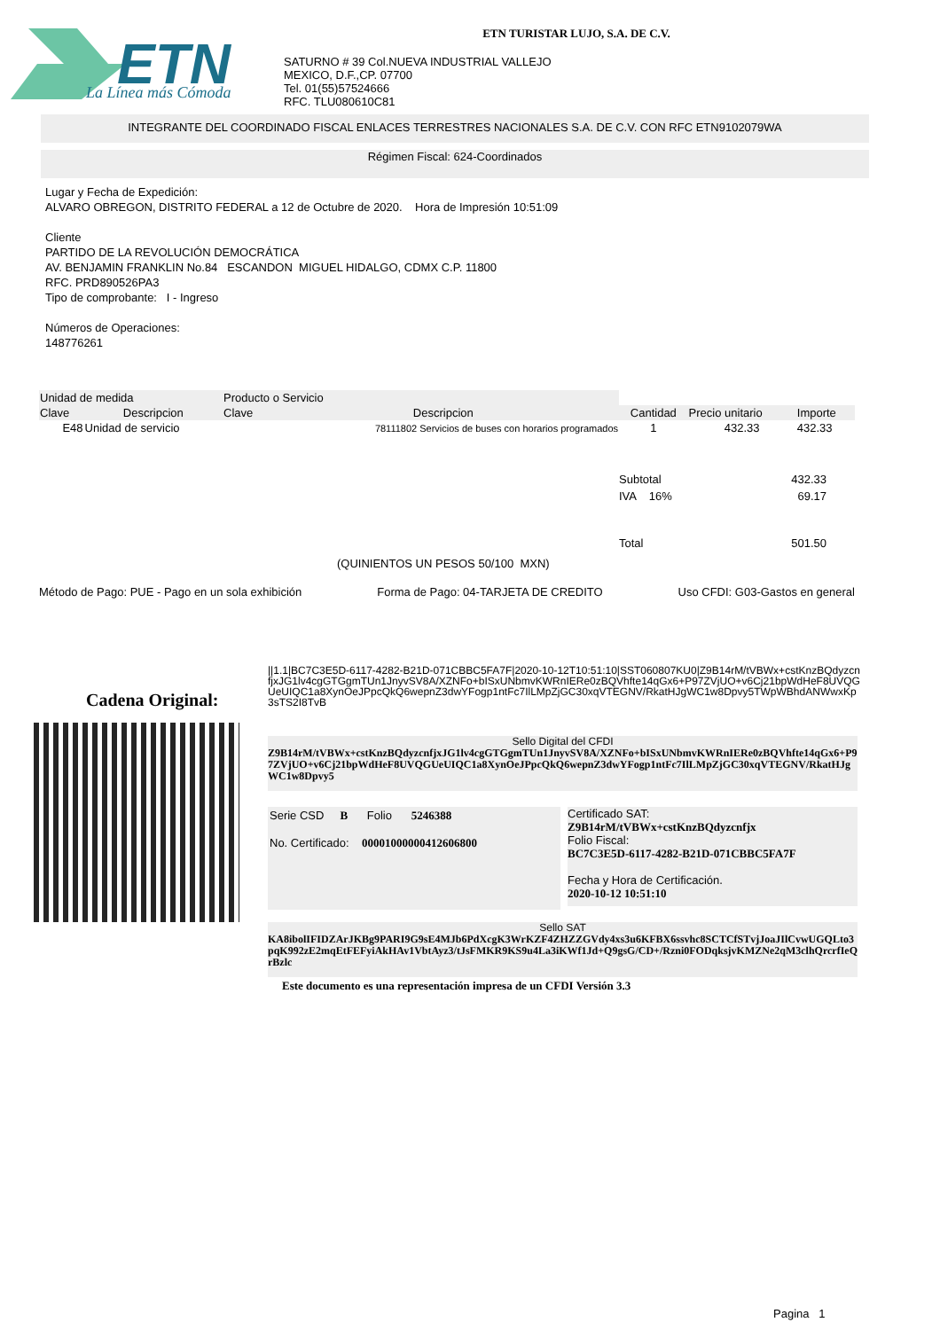ETN
La Línea más Cómoda
ETN TURISTAR LUJO, S.A. DE C.V.
SATURNO # 39 Col.NUEVA INDUSTRIAL VALLEJO
MEXICO, D.F.,CP. 07700
Tel. 01(55)57524666
RFC. TLU080610C81
INTEGRANTE DEL COORDINADO FISCAL ENLACES TERRESTRES NACIONALES S.A. DE C.V. CON RFC ETN9102079WA
Régimen Fiscal: 624-Coordinados
Lugar y Fecha de Expedición:
ALVARO OBREGON, DISTRITO FEDERAL a 12 de Octubre de 2020. Hora de Impresión 10:51:09
Cliente
PARTIDO DE LA REVOLUCIÓN DEMOCRÁTICA
AV. BENJAMIN FRANKLIN No.84 ESCANDON MIGUEL HIDALGO, CDMX C.P. 11800
RFC. PRD890526PA3
Tipo de comprobante: I - Ingreso
Números de Operaciones:
148776261
| Unidad de medida | | Producto o Servicio | | | | |
| --- | --- | --- | --- | --- | --- | --- |
| Clave | Descripcion | Clave | Descripcion | Cantidad | Precio unitario | Importe |
| E48 | Unidad de servicio | | 78111802 Servicios de buses con horarios programados | 1 | 432.33 | 432.33 |
| Subtotal | 432.33 |
| IVA 16% | 69.17 |
| Total | 501.50 |
(QUINIENTOS UN PESOS 50/100 MXN)
Método de Pago: PUE - Pago en un sola exhibición Forma de Pago: 04-TARJETA DE CREDITO Uso CFDI: G03-Gastos en general
Cadena Original:
||1.1|BC7C3E5D-6117-4282-B21D-071CBBC5FA7F|2020-10-12T10:51:10|SST060807KU0|Z9B14rM/tVBWx+cstKnzBQdyzcnfjxJG1lv4cgGTGgmTUn1JnyvSV8A/XZNFo+bISxUNbmvKWRnIERe0zBQVhfte14qGx6+P97ZVjUO+v6Cj21bpWdHeF8UVQGUeUIQC1a8XynOeJPpcQkQ6wepnZ3dwYFogp1ntFc7IlLMpZjGC30xqVTEGNV/RkatHJgWC1w8Dpvy5TWpWBhdANWwxKp3sTS2I8TvB
Sello Digital del CFDI
Z9B14rM/tVBWx+cstKnzBQdyzcnfjxJG1lv4cgGTGgmTUn1JnyvSV8A/XZNFo+bISxUNbmvKWRnIERe0zBQVhfte14qGx6+P97ZVjUO+v6Cj21bpWdHeF8UVQGUeUIQC1a8XynOeJPpcQkQ6wepnZ3dwYFogp1ntFc7IlLMpZjGC30xqVTEGNV/RkatHJgWC1w8Dpvy5
Serie CSD B Folio 5246388
No. Certificado: 00001000000412606800
Certificado SAT:
Z9B14rM/tVBWx+cstKnzBQdyzcnfjx
Folio Fiscal:
BC7C3E5D-6117-4282-B21D-071CBBC5FA7F
Fecha y Hora de Certificación.
2020-10-12 10:51:10
Sello SAT
KA8ibolIFIDZArJKBg9PARI9G9sE4MJb6PdXcgK3WrKZF4ZHZZGVdy4xs3u6KFBX6ssvhc8SCTCfSTvjJoaJIlCvwUGQLto3pqK992zE2mqEtFEFyiAkHAv1VbtAyz3/tJsFMKR9KS9u4La3iKWf1Jd+Q9gsG/CD+/Rzni0FODqksjvKMZNe2qM3clhQrcrfIeQrBzlc
Este documento es una representación impresa de un CFDI Versión 3.3
Pagina 1